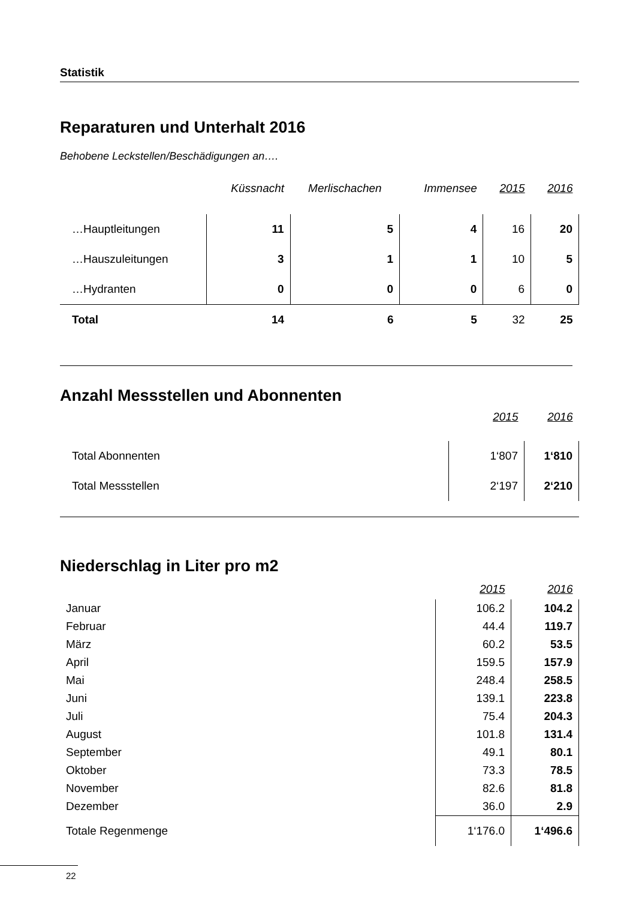Statistik
Reparaturen und Unterhalt 2016
Behobene Leckstellen/Beschädigungen an….
| | Küssnacht | Merlischachen | Immensee | 2015 | 2016 |
| --- | --- | --- | --- | --- | --- |
| …Hauptleitungen | 11 | 5 | 4 | 16 | 20 |
| …Hauszuleitungen | 3 | 1 | 1 | 10 | 5 |
| …Hydranten | 0 | 0 | 0 | 6 | 0 |
| Total | 14 | 6 | 5 | 32 | 25 |
Anzahl Messstellen und Abonnenten
| | 2015 | 2016 |
| --- | --- | --- |
| Total Abonnenten | 1‘807 | 1‘810 |
| Total Messstellen | 2‘197 | 2‘210 |
Niederschlag in Liter pro m2
| | 2015 | 2016 |
| --- | --- | --- |
| Januar | 106.2 | 104.2 |
| Februar | 44.4 | 119.7 |
| März | 60.2 | 53.5 |
| April | 159.5 | 157.9 |
| Mai | 248.4 | 258.5 |
| Juni | 139.1 | 223.8 |
| Juli | 75.4 | 204.3 |
| August | 101.8 | 131.4 |
| September | 49.1 | 80.1 |
| Oktober | 73.3 | 78.5 |
| November | 82.6 | 81.8 |
| Dezember | 36.0 | 2.9 |
| Totale Regenmenge | 1‘176.0 | 1‘496.6 |
22